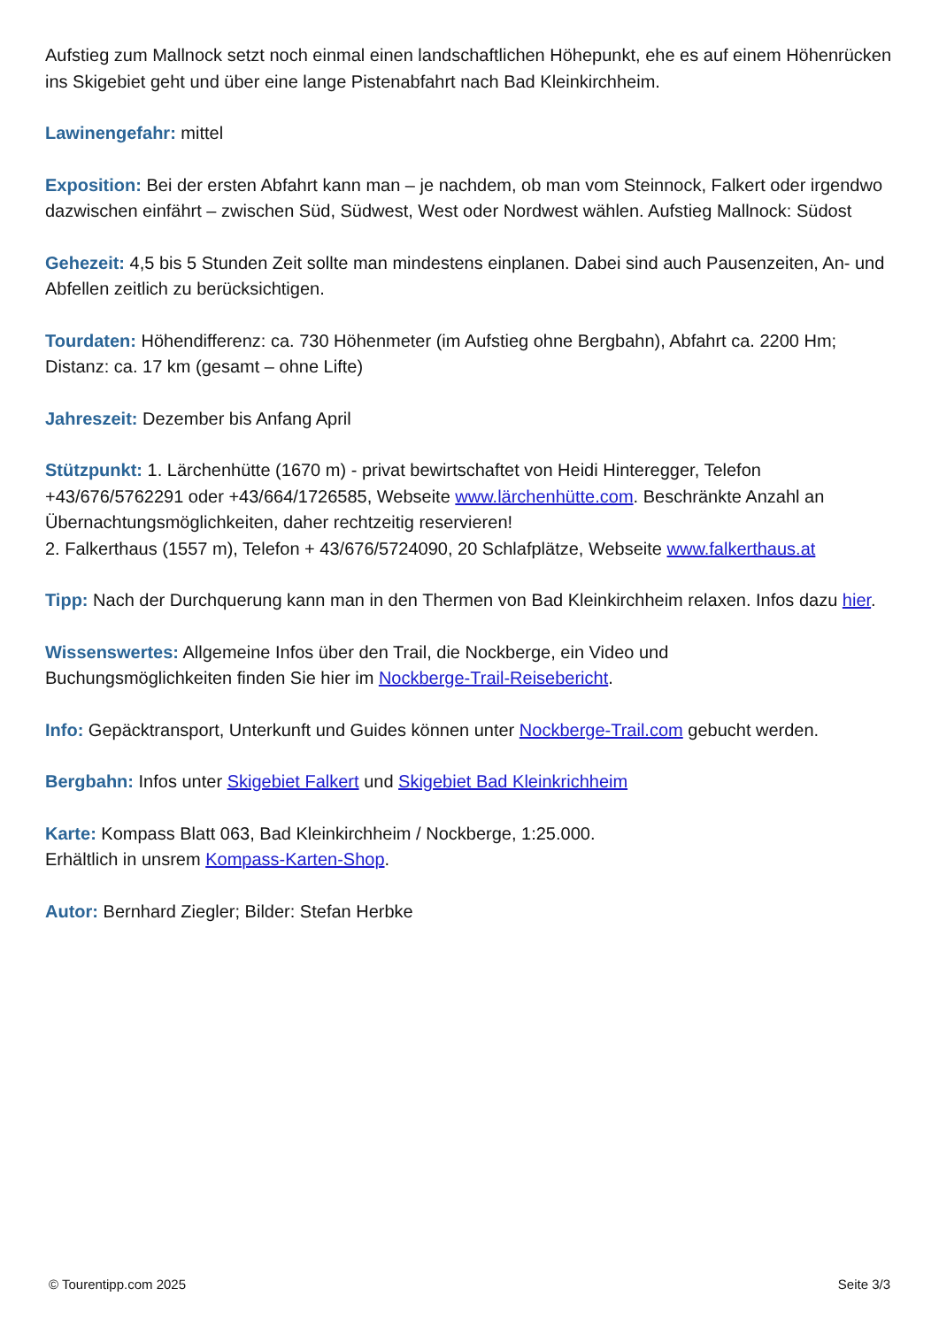Aufstieg zum Mallnock setzt noch einmal einen landschaftlichen Höhepunkt, ehe es auf einem Höhenrücken ins Skigebiet geht und über eine lange Pistenabfahrt nach Bad Kleinkirchheim.
Lawinengefahr: mittel
Exposition: Bei der ersten Abfahrt kann man – je nachdem, ob man vom Steinnock, Falkert oder irgendwo dazwischen einfährt – zwischen Süd, Südwest, West oder Nordwest wählen. Aufstieg Mallnock: Südost
Gehezeit: 4,5 bis 5 Stunden Zeit sollte man mindestens einplanen. Dabei sind auch Pausenzeiten, An- und Abfellen zeitlich zu berücksichtigen.
Tourdaten: Höhendifferenz: ca. 730 Höhenmeter (im Aufstieg ohne Bergbahn), Abfahrt ca. 2200 Hm; Distanz: ca. 17 km (gesamt – ohne Lifte)
Jahreszeit: Dezember bis Anfang April
Stützpunkt: 1. Lärchenhütte (1670 m) - privat bewirtschaftet von Heidi Hinteregger, Telefon +43/676/5762291 oder +43/664/1726585, Webseite www.lärchenhütte.com. Beschränkte Anzahl an Übernachtungsmöglichkeiten, daher rechtzeitig reservieren!
2. Falkerthaus (1557 m), Telefon + 43/676/5724090, 20 Schlafplätze, Webseite www.falkerthaus.at
Tipp: Nach der Durchquerung kann man in den Thermen von Bad Kleinkirchheim relaxen. Infos dazu hier.
Wissenswertes: Allgemeine Infos über den Trail, die Nockberge, ein Video und
Buchungsmöglichkeiten finden Sie hier im Nockberge-Trail-Reisebericht.
Info: Gepäcktransport, Unterkunft und Guides können unter Nockberge-Trail.com gebucht werden.
Bergbahn: Infos unter Skigebiet Falkert und Skigebiet Bad Kleinkrichheim
Karte: Kompass Blatt 063, Bad Kleinkirchheim / Nockberge, 1:25.000.
Erhältlich in unsrem Kompass-Karten-Shop.
Autor: Bernhard Ziegler; Bilder: Stefan Herbke
© Tourentipp.com 2025 Seite 3/3